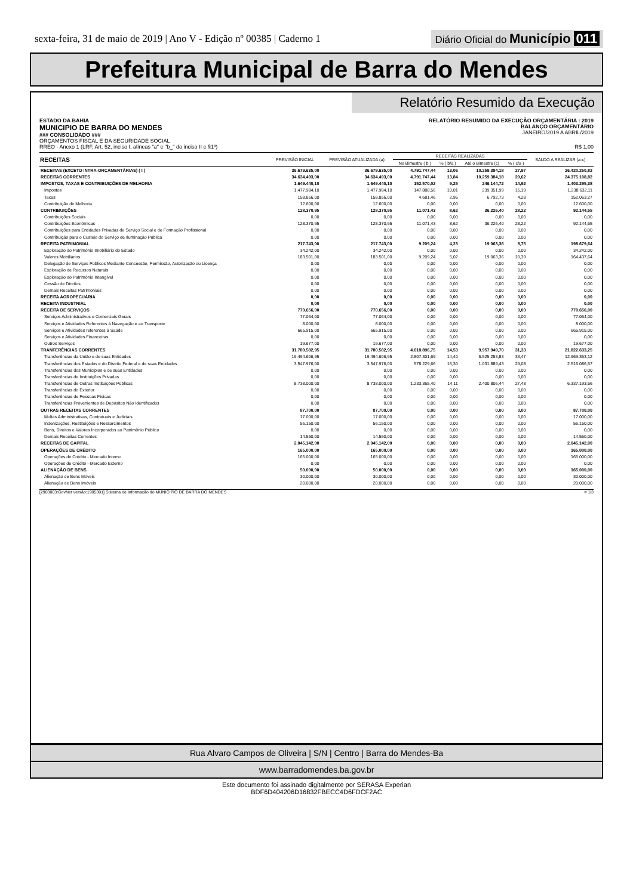sexta-feira, 31 de maio de 2019 | Ano V - Edição nº 00385 | Caderno 1
Diário Oficial do Município 011
Prefeitura Municipal de Barra do Mendes
Relatório Resumido da Execução
ESTADO DA BAHIA
MUNICIPIO DE BARRA DO MENDES
### CONSOLIDADO ###
ORÇAMENTOS FISCAL E DA SEGURIDADE SOCIAL
RELATÓRIO RESUMIDO DA EXECUÇÃO ORÇAMENTÁRIA : 2019
BALANÇO ORÇAMENTÁRIO
JANEIRO/2019 A ABRIL/2019
RREO - Anexo 1 (LRF, Art. 52, inciso I, alíneas "a" e "b_" do inciso II e §1º) R$ 1,00
| RECEITAS | PREVISÃO INICIAL | PREVISÃO ATUALIZADA (a) | RECEITAS REALIZADAS | | | | SALDO A REALIZAR (a-c) |
| --- | --- | --- | --- | --- | --- | --- | --- |
| | | | No Bimestre ( b ) | % ( b/a ) | Até o Bimestre (c) | % ( c/a ) | |
| RECEITAS (EXCETO INTRA-ORÇAMENTÁRIAS) ( I ) | 36.679.635,00 | 36.679.635,00 | 4.791.747,44 | 13,06 | 10.259.384,18 | 27,97 | 26.420.250,82 |
| RECEITAS CORRENTES | 34.634.493,00 | 34.634.493,00 | 4.791.747,44 | 13,84 | 10.259.384,18 | 29,62 | 24.375.108,82 |
| IMPOSTOS, TAXAS E CONTRIBUIÇÕES DE MELHORIA | 1.649.440,10 | 1.649.440,10 | 152.570,02 | 9,25 | 246.144,72 | 14,92 | 1.403.295,38 |
| Impostos | 1.477.984,10 | 1.477.984,10 | 147.888,56 | 10,01 | 239.351,99 | 16,19 | 1.238.632,11 |
| Taxas | 158.856,00 | 158.856,00 | 4.681,46 | 2,95 | 6.792,73 | 4,28 | 152.063,27 |
| Contribuição de Melhoria | 12.600,00 | 12.600,00 | 0,00 | 0,00 | 0,00 | 0,00 | 12.600,00 |
| CONTRIBUIÇÕES | 128.370,95 | 128.370,95 | 11.071,43 | 8,62 | 36.226,40 | 28,22 | 92.144,55 |
| Contribuições Sociais | 0,00 | 0,00 | 0,00 | 0,00 | 0,00 | 0,00 | 0,00 |
| Contribuições Econômicas | 128.370,95 | 128.370,95 | 11.071,43 | 8,62 | 36.226,40 | 28,22 | 92.144,55 |
| Contribuições para Entidades Privadas de Serviço Social e de Formação Profissional | 0,00 | 0,00 | 0,00 | 0,00 | 0,00 | 0,00 | 0,00 |
| Contribuição para o Custeio do Serviço de Iluminação Pública | 0,00 | 0,00 | 0,00 | 0,00 | 0,00 | 0,00 | 0,00 |
| RECEITA PATRIMONIAL | 217.743,00 | 217.743,00 | 9.209,24 | 4,23 | 19.063,36 | 8,75 | 198.679,64 |
| Exploração do Patrimônio Imobiliário do Estado | 34.242,00 | 34.242,00 | 0,00 | 0,00 | 0,00 | 0,00 | 34.242,00 |
| Valores Mobiliários | 183.501,00 | 183.501,00 | 9.209,24 | 5,02 | 19.063,36 | 10,39 | 164.437,64 |
| Delegação de Serviços Públicos Mediante Concessão, Permissão, Autorização ou Licença | 0,00 | 0,00 | 0,00 | 0,00 | 0,00 | 0,00 | 0,00 |
| Exploração de Recursos Naturais | 0,00 | 0,00 | 0,00 | 0,00 | 0,00 | 0,00 | 0,00 |
| Exploração do Patrimônio Intangível | 0,00 | 0,00 | 0,00 | 0,00 | 0,00 | 0,00 | 0,00 |
| Cessão de Direitos | 0,00 | 0,00 | 0,00 | 0,00 | 0,00 | 0,00 | 0,00 |
| Demais Receitas Patrimoniais | 0,00 | 0,00 | 0,00 | 0,00 | 0,00 | 0,00 | 0,00 |
| RECEITA AGROPECUÁRIA | 0,00 | 0,00 | 0,00 | 0,00 | 0,00 | 0,00 | 0,00 |
| RECEITA INDUSTRIAL | 0,00 | 0,00 | 0,00 | 0,00 | 0,00 | 0,00 | 0,00 |
| RECEITA DE SERVIÇOS | 770.656,00 | 770.656,00 | 0,00 | 0,00 | 0,00 | 0,00 | 770.656,00 |
| Serviços Administrativos e Comerciais Gerais | 77.064,00 | 77.064,00 | 0,00 | 0,00 | 0,00 | 0,00 | 77.064,00 |
| Serviços e Atividades Referentes à Navegação e ao Transporte | 8.000,00 | 8.000,00 | 0,00 | 0,00 | 0,00 | 0,00 | 8.000,00 |
| Serviços e Atividades referentes à Saúde | 665.915,00 | 665.915,00 | 0,00 | 0,00 | 0,00 | 0,00 | 665.915,00 |
| Serviços e Atividades Financeiras | 0,00 | 0,00 | 0,00 | 0,00 | 0,00 | 0,00 | 0,00 |
| Outros Serviços | 19.677,00 | 19.677,00 | 0,00 | 0,00 | 0,00 | 0,00 | 19.677,00 |
| TRANFERÊNCIAS CORRENTES | 31.780.582,95 | 31.780.582,95 | 4.618.896,75 | 14,53 | 9.957.949,70 | 31,33 | 21.822.633,25 |
| Transferências da União e de suas Entidades | 19.494.606,95 | 19.494.606,95 | 2.807.301,69 | 14,40 | 6.525.253,83 | 33,47 | 12.969.353,12 |
| Transferências dos Estados e do Distrito Federal e de suas Entidades | 3.547.976,00 | 3.547.976,00 | 578.229,66 | 16,30 | 1.031.889,43 | 29,08 | 2.516.086,57 |
| Transferências dos Municípios e de suas Entidades | 0,00 | 0,00 | 0,00 | 0,00 | 0,00 | 0,00 | 0,00 |
| Transferências de Instituições Privadas | 0,00 | 0,00 | 0,00 | 0,00 | 0,00 | 0,00 | 0,00 |
| Transferências de Outras Instituições Públicas | 8.738.000,00 | 8.738.000,00 | 1.233.365,40 | 14,11 | 2.400.806,44 | 27,48 | 6.337.193,56 |
| Transferências do Exterior | 0,00 | 0,00 | 0,00 | 0,00 | 0,00 | 0,00 | 0,00 |
| Transferências de Pessoas Físicas | 0,00 | 0,00 | 0,00 | 0,00 | 0,00 | 0,00 | 0,00 |
| Transferências Provenientes de Depósitos Não Identificados | 0,00 | 0,00 | 0,00 | 0,00 | 0,00 | 0,00 | 0,00 |
| OUTRAS RECEITAS CORRENTES | 87.700,00 | 87.700,00 | 0,00 | 0,00 | 0,00 | 0,00 | 87.700,00 |
| Multas Administrativas, Contratuais e Judiciais | 17.000,00 | 17.000,00 | 0,00 | 0,00 | 0,00 | 0,00 | 17.000,00 |
| Indenizações, Restituições e Ressarcimentos | 56.150,00 | 56.150,00 | 0,00 | 0,00 | 0,00 | 0,00 | 56.150,00 |
| Bens, Direitos e Valores Incorporados ao Patrimônio Público | 0,00 | 0,00 | 0,00 | 0,00 | 0,00 | 0,00 | 0,00 |
| Demais Receitas Correntes | 14.550,00 | 14.550,00 | 0,00 | 0,00 | 0,00 | 0,00 | 14.550,00 |
| RECEITAS DE CAPITAL | 2.045.142,00 | 2.045.142,00 | 0,00 | 0,00 | 0,00 | 0,00 | 2.045.142,00 |
| OPERAÇÕES DE CRÉDITO | 165.000,00 | 165.000,00 | 0,00 | 0,00 | 0,00 | 0,00 | 165.000,00 |
| Operações de Crédito - Mercado Interno | 165.000,00 | 165.000,00 | 0,00 | 0,00 | 0,00 | 0,00 | 165.000,00 |
| Operações de Crédito - Mercado Externo | 0,00 | 0,00 | 0,00 | 0,00 | 0,00 | 0,00 | 0,00 |
| ALIENAÇÃO DE BENS | 50.000,00 | 50.000,00 | 0,00 | 0,00 | 0,00 | 0,00 | 165.000,00 |
| Alienação de Bens Móveis | 30.000,00 | 30.000,00 | 0,00 | 0,00 | 0,00 | 0,00 | 30.000,00 |
| Alienação de Bens Imóveis | 20.000,00 | 20.000,00 | 0,00 | 0,00 | 0,00 | 0,00 | 20.000,00 |
[2903003:GovNet versão:1905301] Sistema de Informação do MUNICIPIO DE BARRA DO MENDES # 1/3
Rua Alvaro Campos de Oliveira | S/N | Centro | Barra do Mendes-Ba
www.barradomendes.ba.gov.br
Este documento foi assinado digitalmente por SERASA Experian
BDF6D404206D16832FBECC4D6FDCF2AC